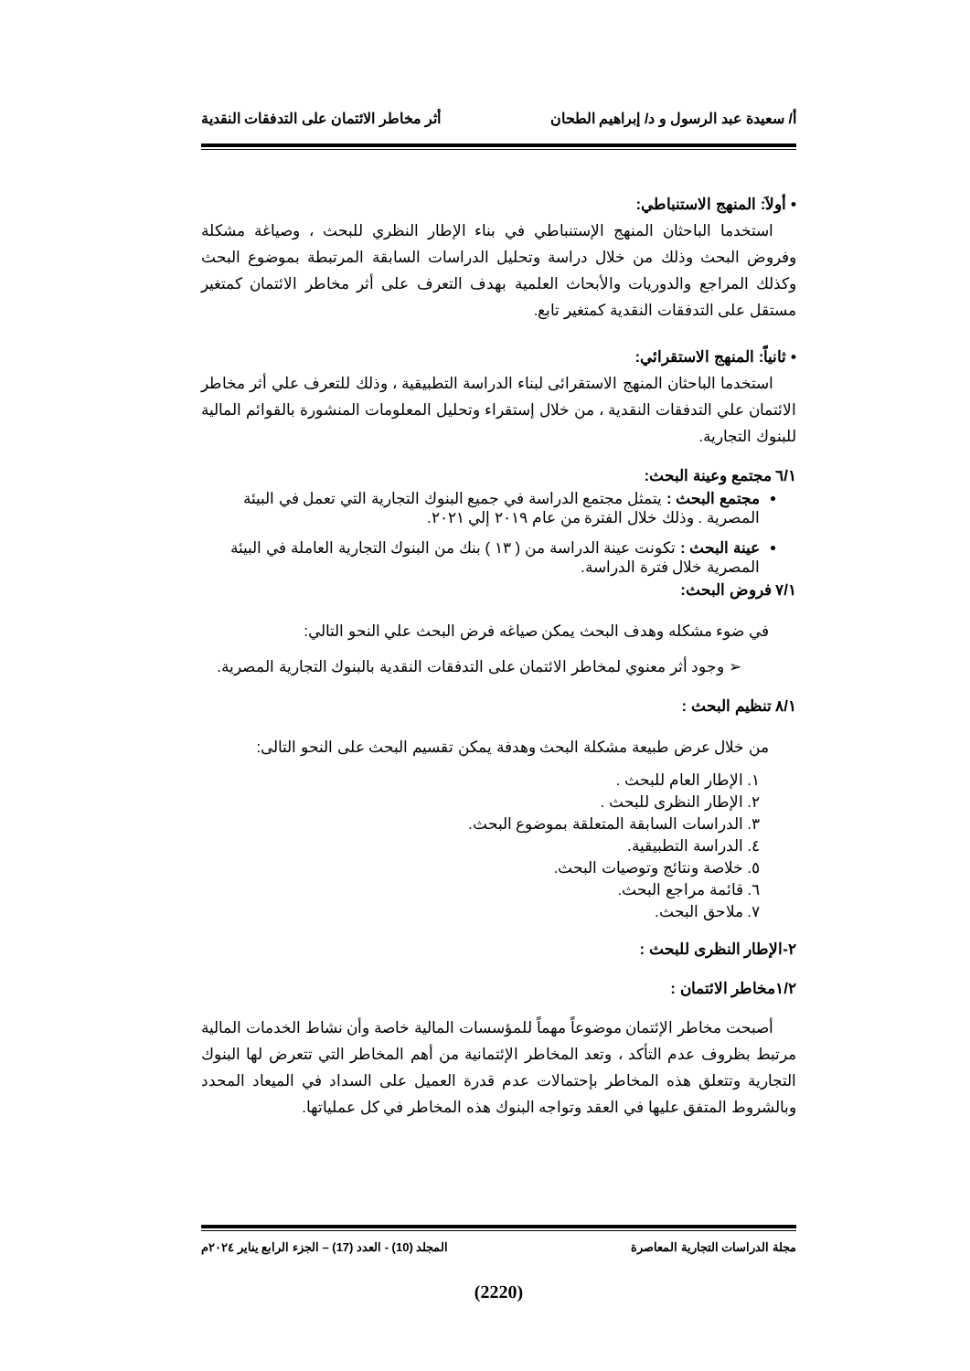أ/ سعيدة عبد الرسول و د/ إبراهيم الطحان أثر مخاطر الائتمان على التدفقات النقدية
• أولاَ: المنهج الاستنباطي:
استخدما الباحثان المنهج الإستنباطي في بناء الإطار النظري للبحث ، وصياغة مشكلة وفروض البحث وذلك من خلال دراسة وتحليل الدراسات السابقة المرتبطة بموضوع البحث وكذلك المراجع والدوريات والأبحاث العلمية بهدف التعرف على أثر مخاطر الائتمان كمتغير مستقل على التدفقات النقدية كمتغير تابع.
• ثانياً: المنهج الاستقرائي:
استخدما الباحثان المنهج الاستقرائى لبناء الدراسة التطبيقية ، وذلك للتعرف علي أثر مخاطر الائتمان علي التدفقات النقدية ، من خلال إستقراء وتحليل المعلومات المنشورة بالقوائم المالية للبنوك التجارية.
٦/١ مجتمع وعينة البحث:
مجتمع البحث : يتمثل مجتمع الدراسة في جميع البنوك التجارية التي تعمل في البيئة المصرية . وذلك خلال الفترة من عام ٢٠١٩ إلي ٢٠٢١.
عينة البحث : تكونت عينة الدراسة من ( ١٣ ) بنك من البنوك التجارية العاملة في البيئة المصرية خلال فترة الدراسة.
٧/١ فروض البحث:
في ضوء مشكله وهدف البحث يمكن صياغه فرض البحث علي النحو التالي:
➢ وجود أثر معنوي لمخاطر الائتمان على التدفقات النقدية بالبنوك التجارية المصرية.
٨/١ تنظيم البحث :
من خلال عرض طبيعة مشكلة البحث وهدفة يمكن تقسيم البحث على النحو التالى:
١. الإطار العام للبحث .
٢. الإطار النظرى للبحث .
٣. الدراسات السابقة المتعلقة بموضوع البحث.
٤. الدراسة التطبيقية.
٥. خلاصة ونتائج وتوصيات البحث.
٦. قائمة مراجع البحث.
٧. ملاحق البحث.
٢-الإطار النظرى للبحث :
١/٢مخاطر الائتمان :
أصبحت مخاطر الإئتمان موضوعاً مهماً للمؤسسات المالية خاصة وأن نشاط الخدمات المالية مرتبط بظروف عدم التأكد ، وتعد المخاطر الإئتمانية من أهم المخاطر التي تتعرض لها البنوك التجارية وتتعلق هذه المخاطر بإحتمالات عدم قدرة العميل على السداد في الميعاد المحدد وبالشروط المتفق عليها في العقد وتواجه البنوك هذه المخاطر في كل عملياتها.
مجلة الدراسات التجارية المعاصرة المجلد (10) - العدد (17) – الجزء الرابع يناير ٢٠٢٤م
(2220)